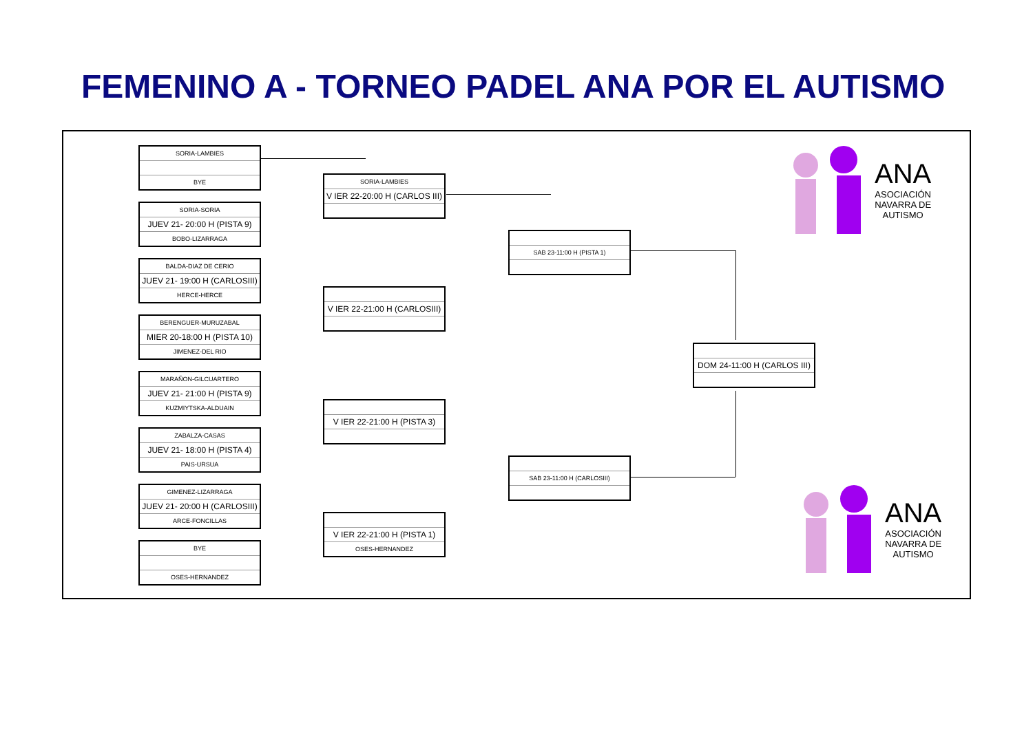FEMENINO A - TORNEO PADEL ANA POR EL AUTISMO
SORIA-LAMBIES
BYE
SORIA-SORIA
JUEV 21- 20:00 H (PISTA 9)
BOBO-LIZARRAGA
BALDA-DIAZ DE CERIO
JUEV 21- 19:00 H (CARLOSIII)
HERCE-HERCE
BERENGUER-MURUZABAL
MIER 20-18:00 H (PISTA 10)
JIMENEZ-DEL RIO
MARAÑON-GILCUARTERO
JUEV 21- 21:00 H (PISTA 9)
KUZMIYTSKA-ALDUAIN
ZABALZA-CASAS
JUEV 21- 18:00 H (PISTA 4)
PAIS-URSUA
GIMENEZ-LIZARRAGA
JUEV 21- 20:00 H (CARLOSIII)
ARCE-FONCILLAS
BYE
OSES-HERNANDEZ
SORIA-LAMBIES
V IER 22-20:00 H (CARLOS III)
V IER 22-21:00 H (CARLOSIII)
V IER 22-21:00 H (PISTA 3)
V IER 22-21:00 H (PISTA 1)
OSES-HERNANDEZ
SAB 23-11:00 H (PISTA 1)
SAB 23-11:00 H (CARLOSIII)
DOM 24-11:00 H (CARLOS III)
ANA
ASOCIACIÓN
NAVARRA DE
AUTISMO
ANA
ASOCIACIÓN
NAVARRA DE
AUTISMO